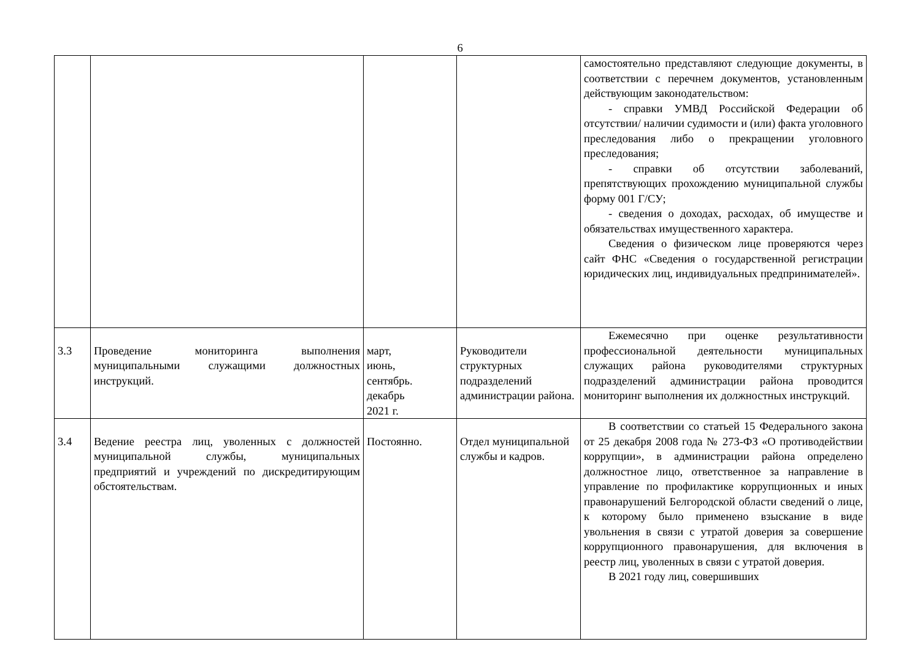6
| | | | | самостоятельно представляют следующие документы, в соответствии с перечнем документов, установленным действующим законодательством: - справки УМВД Российской Федерации об отсутствии/ наличии судимости и (или) факта уголовного преследования либо о прекращении уголовного преследования; - справки об отсутствии заболеваний, препятствующих прохождению муниципальной службы форму 001 Г/СУ; - сведения о доходах, расходах, об имуществе и обязательствах имущественного характера. Сведения о физическом лице проверяются через сайт ФНС «Сведения о государственной регистрации юридических лиц, индивидуальных предпринимателей». |
| 3.3 | Проведение мониторинга выполнения муниципальными служащими должностных инструкций. | март, июнь, сентябрь. декабрь 2021 г. | Руководители структурных подразделений администрации района. | Ежемесячно при оценке результативности профессиональной деятельности муниципальных служащих района руководителями структурных подразделений администрации района проводится мониторинг выполнения их должностных инструкций. |
| 3.4 | Ведение реестра лиц, уволенных с должностей муниципальной службы, муниципальных предприятий и учреждений по дискредитирующим обстоятельствам. | Постоянно. | Отдел муниципальной службы и кадров. | В соответствии со статьей 15 Федерального закона от 25 декабря 2008 года № 273-ФЗ «О противодействии коррупции», в администрации района определено должностное лицо, ответственное за направление в управление по профилактике коррупционных и иных правонарушений Белгородской области сведений о лице, к которому было применено взыскание в виде увольнения в связи с утратой доверия за совершение коррупционного правонарушения, для включения в реестр лиц, уволенных в связи с утратой доверия. В 2021 году лиц, совершивших |